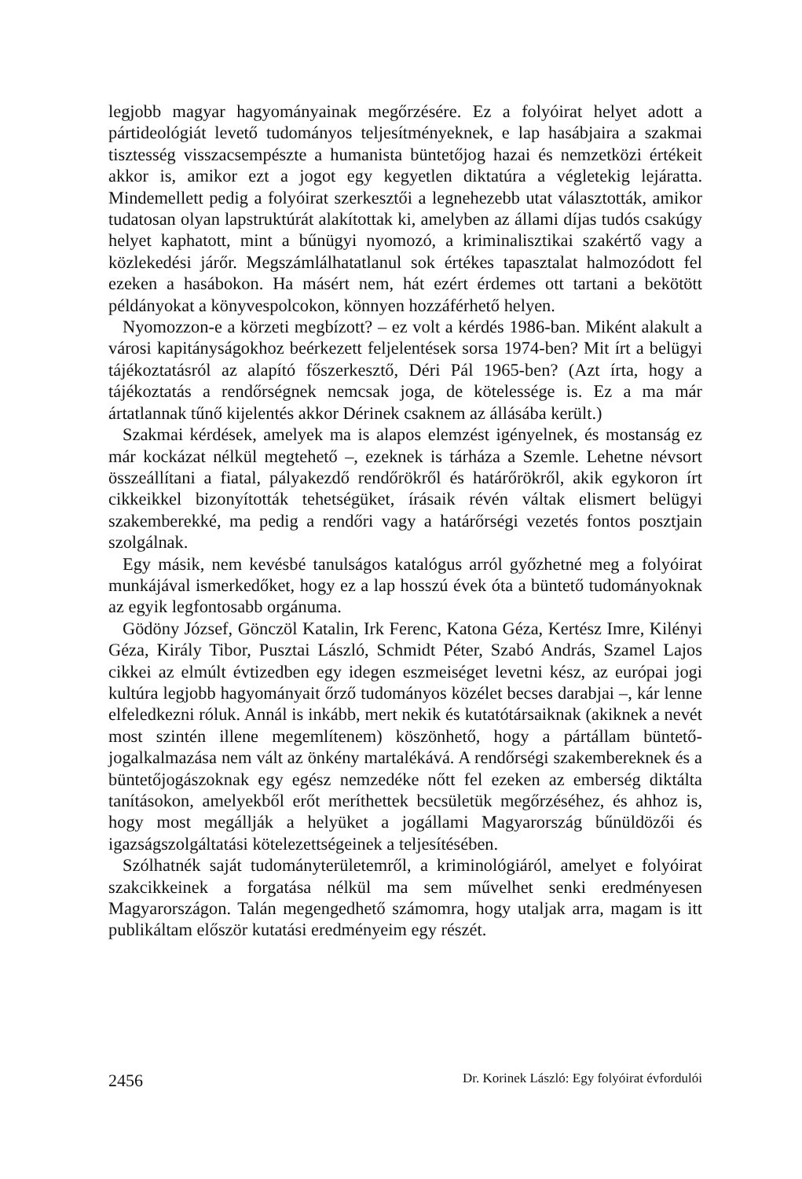legjobb magyar hagyományainak megőrzésére. Ez a folyóirat helyet adott a pártideológiát levető tudományos teljesítményeknek, e lap hasábjaira a szakmai tisztesség visszacsempészte a humanista büntetőjog hazai és nemzetközi értékeit akkor is, amikor ezt a jogot egy kegyetlen diktatúra a végletekig lejáratta. Mindemellett pedig a folyóirat szerkesztői a legnehezebb utat választották, amikor tudatosan olyan lapstruktúrát alakítottak ki, amelyben az állami díjas tudós csakúgy helyet kaphatott, mint a bűnügyi nyomozó, a kriminalisztikai szakértő vagy a közlekedési járőr. Megszámlálhatatlanul sok értékes tapasztalat halmozódott fel ezeken a hasábokon. Ha másért nem, hát ezért érdemes ott tartani a bekötött példányokat a könyvespolcokon, könnyen hozzáférhető helyen.
Nyomozzon-e a körzeti megbízott? – ez volt a kérdés 1986-ban. Miként alakult a városi kapitányságokhoz beérkezett feljelentések sorsa 1974-ben? Mit írt a belügyi tájékoztatásról az alapító főszerkesztő, Déri Pál 1965-ben? (Azt írta, hogy a tájékoztatás a rendőrségnek nemcsak joga, de kötelessége is. Ez a ma már ártatlannak tűnő kijelentés akkor Dérinek csaknem az állásába került.)
Szakmai kérdések, amelyek ma is alapos elemzést igényelnek, és mostanság ez már kockázat nélkül megtehető –, ezeknek is tárháza a Szemle. Lehetne névsort összeállítani a fiatal, pályakezdő rendőrökről és határőrökről, akik egykoron írt cikkeikkel bizonyították tehetségüket, írásaik révén váltak elismert belügyi szakemberekké, ma pedig a rendőri vagy a határőrségi vezetés fontos posztjain szolgálnak.
Egy másik, nem kevésbé tanulságos katalógus arról győzhetné meg a folyóirat munkájával ismerkedőket, hogy ez a lap hosszú évek óta a büntető tudományoknak az egyik legfontosabb orgánuma.
Gödöny József, Gönczöl Katalin, Irk Ferenc, Katona Géza, Kertész Imre, Kilényi Géza, Király Tibor, Pusztai László, Schmidt Péter, Szabó András, Szamel Lajos cikkei az elmúlt évtizedben egy idegen eszmeiséget levetni kész, az európai jogi kultúra legjobb hagyományait őrző tudományos közélet becses darabjai –, kár lenne elfeledkezni róluk. Annál is inkább, mert nekik és kutatótársaiknak (akiknek a nevét most szintén illene megemlítenem) köszönhető, hogy a pártállam büntető-jogalkalmazása nem vált az önkény martalékává. A rendőrségi szakembereknek és a büntetőjogászoknak egy egész nemzedéke nőtt fel ezeken az emberség diktálta tanításokon, amelyekből erőt meríthettek becsületük megőrzéséhez, és ahhoz is, hogy most megállják a helyüket a jogállami Magyarország bűnüldözői és igazságszolgáltatási kötelezettségeinek a teljesítésében.
Szólhatnék saját tudományterületemről, a kriminológiáról, amelyet e folyóirat szakcikkeinek a forgatása nélkül ma sem művelhet senki eredményesen Magyarországon. Talán megengedhető számomra, hogy utaljak arra, magam is itt publikáltam először kutatási eredményeim egy részét.
2456 Dr. Korinek László: Egy folyóirat évfordulói